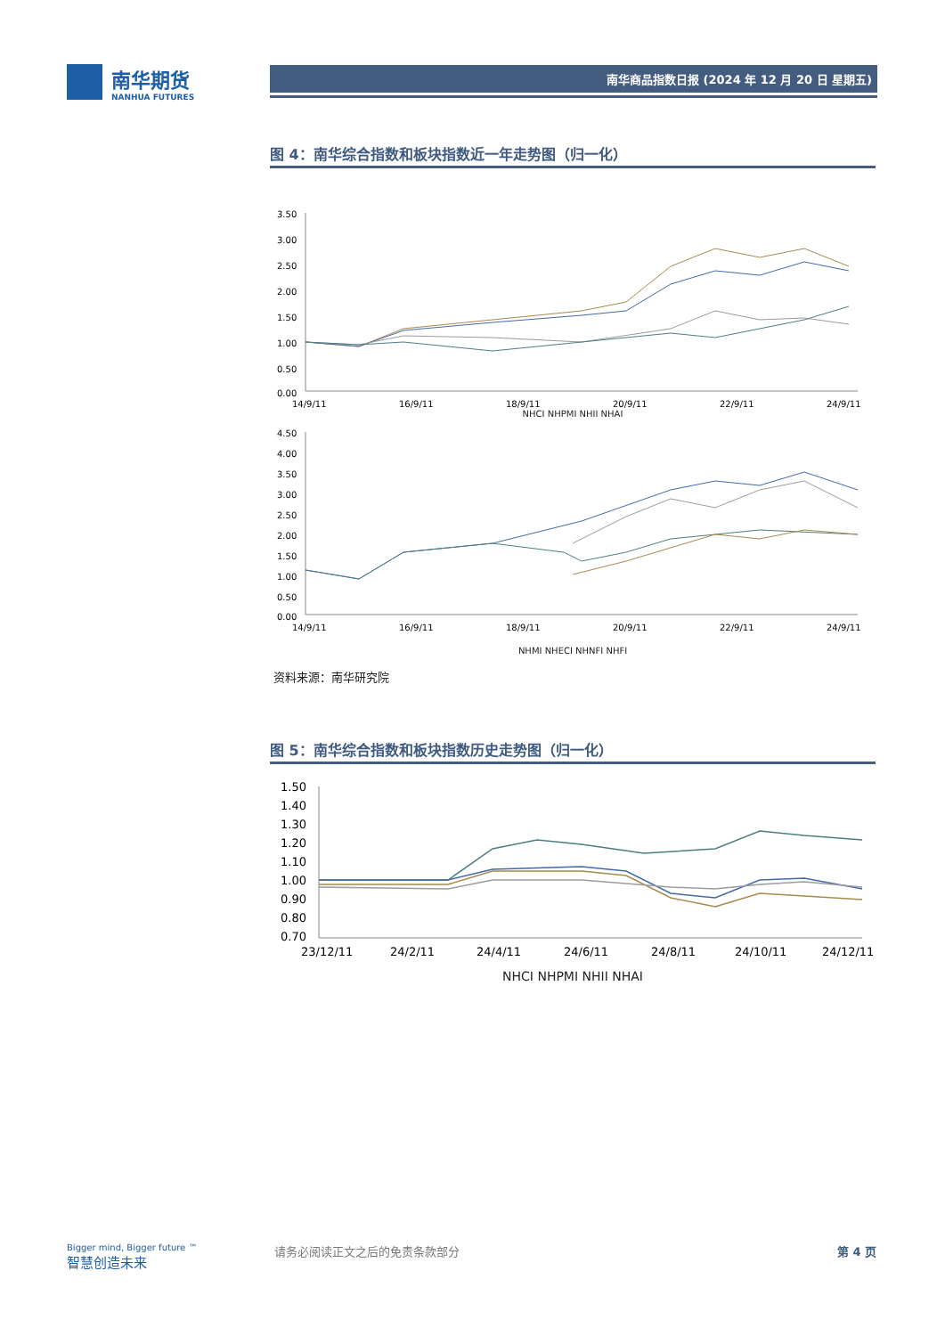南华期货
NANHUA FUTURES
南华商品指数日报 (2024 年 12 月 20 日 星期五)
图 4：南华综合指数和板块指数近一年走势图（归一化）
3.50
3.00
2.50
2.00
1.50
1.00
0.50
0.00
14/9/11
16/9/11
18/9/11
20/9/11
22/9/11
24/9/11
NHCI NHPMI NHII NHAI
4.50
4.00
3.50
3.00
2.50
2.00
1.50
1.00
0.50
0.00
14/9/11
16/9/11
18/9/11
20/9/11
22/9/11
24/9/11
NHMI NHECI NHNFI NHFI
资料来源：南华研究院
图 5：南华综合指数和板块指数历史走势图（归一化）
1.50
1.40
1.30
1.20
1.10
1.00
0.90
0.80
0.70
23/12/11
24/2/11
24/4/11
24/6/11
24/8/11
24/10/11
24/12/11
NHCI NHPMI NHII NHAI
Bigger mind, Bigger future ™
智慧创造未来
请务必阅读正文之后的免责条款部分 第 4 页